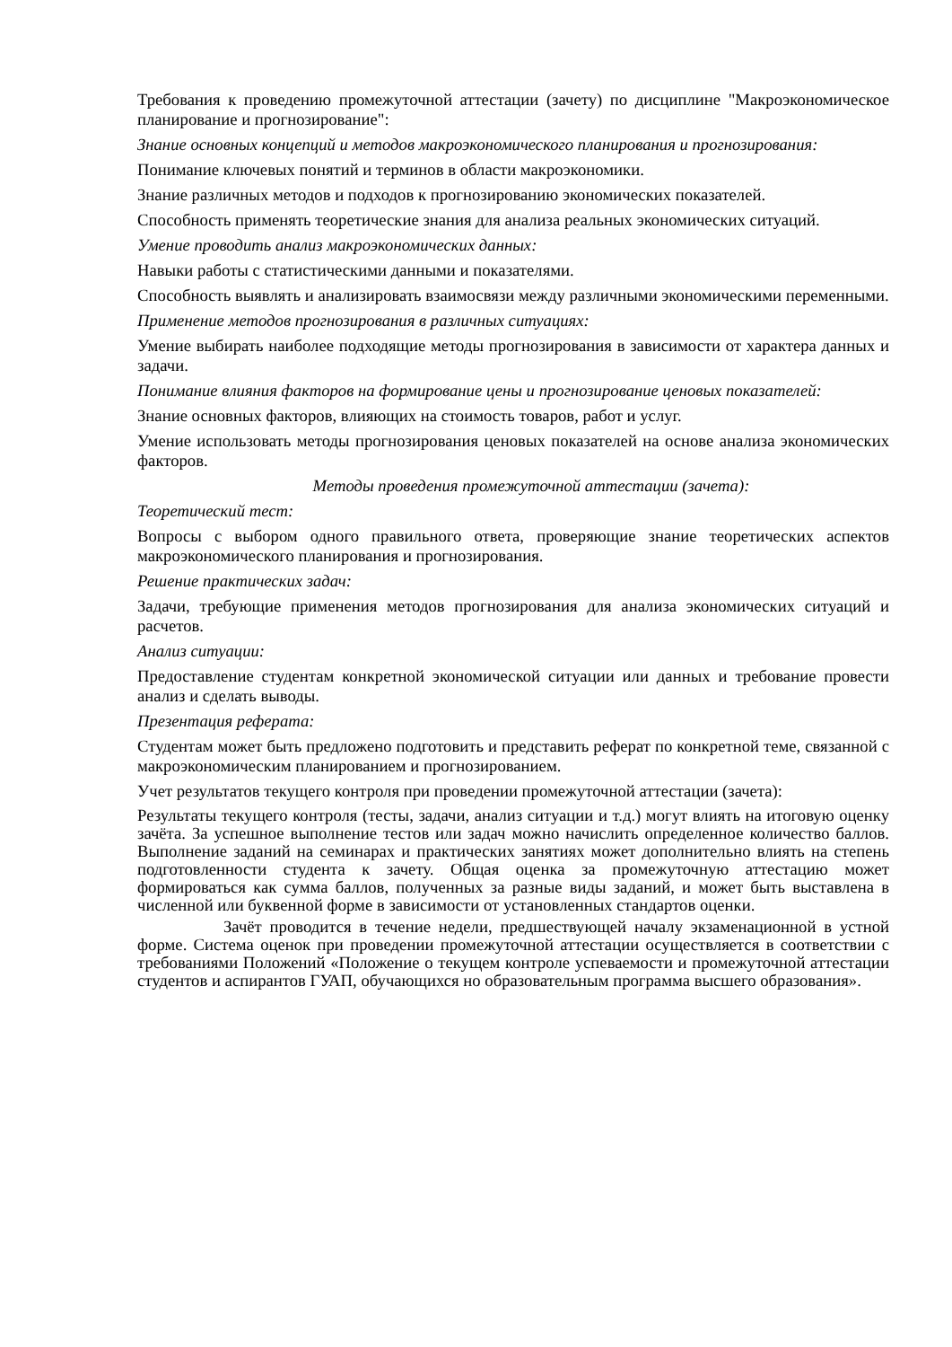Требования к проведению промежуточной аттестации (зачету) по дисциплине "Макроэкономическое планирование и прогнозирование":
Знание основных концепций и методов макроэкономического планирования и прогнозирования:
Понимание ключевых понятий и терминов в области макроэкономики.
Знание различных методов и подходов к прогнозированию экономических показателей.
Способность применять теоретические знания для анализа реальных экономических ситуаций.
Умение проводить анализ макроэкономических данных:
Навыки работы с статистическими данными и показателями.
Способность выявлять и анализировать взаимосвязи между различными экономическими переменными.
Применение методов прогнозирования в различных ситуациях:
Умение выбирать наиболее подходящие методы прогнозирования в зависимости от характера данных и задачи.
Понимание влияния факторов на формирование цены и прогнозирование ценовых показателей:
Знание основных факторов, влияющих на стоимость товаров, работ и услуг.
Умение использовать методы прогнозирования ценовых показателей на основе анализа экономических факторов.
Методы проведения промежуточной аттестации (зачета):
Теоретический тест:
Вопросы с выбором одного правильного ответа, проверяющие знание теоретических аспектов макроэкономического планирования и прогнозирования.
Решение практических задач:
Задачи, требующие применения методов прогнозирования для анализа экономических ситуаций и расчетов.
Анализ ситуации:
Предоставление студентам конкретной экономической ситуации или данных и требование провести анализ и сделать выводы.
Презентация реферата:
Студентам может быть предложено подготовить и представить реферат по конкретной теме, связанной с макроэкономическим планированием и прогнозированием.
Учет результатов текущего контроля при проведении промежуточной аттестации (зачета):
Результаты текущего контроля (тесты, задачи, анализ ситуации и т.д.) могут влиять на итоговую оценку зачёта. За успешное выполнение тестов или задач можно начислить определенное количество баллов. Выполнение заданий на семинарах и практических занятиях может дополнительно влиять на степень подготовленности студента к зачету. Общая оценка за промежуточную аттестацию может формироваться как сумма баллов, полученных за разные виды заданий, и может быть выставлена в численной или буквенной форме в зависимости от установленных стандартов оценки.
Зачёт проводится в течение недели, предшествующей началу экзаменационной в устной форме. Система оценок при проведении промежуточной аттестации осуществляется в соответствии с требованиями Положений «Положение о текущем контроле успеваемости и промежуточной аттестации студентов и аспирантов ГУАП, обучающихся но образовательным программа высшего образования».